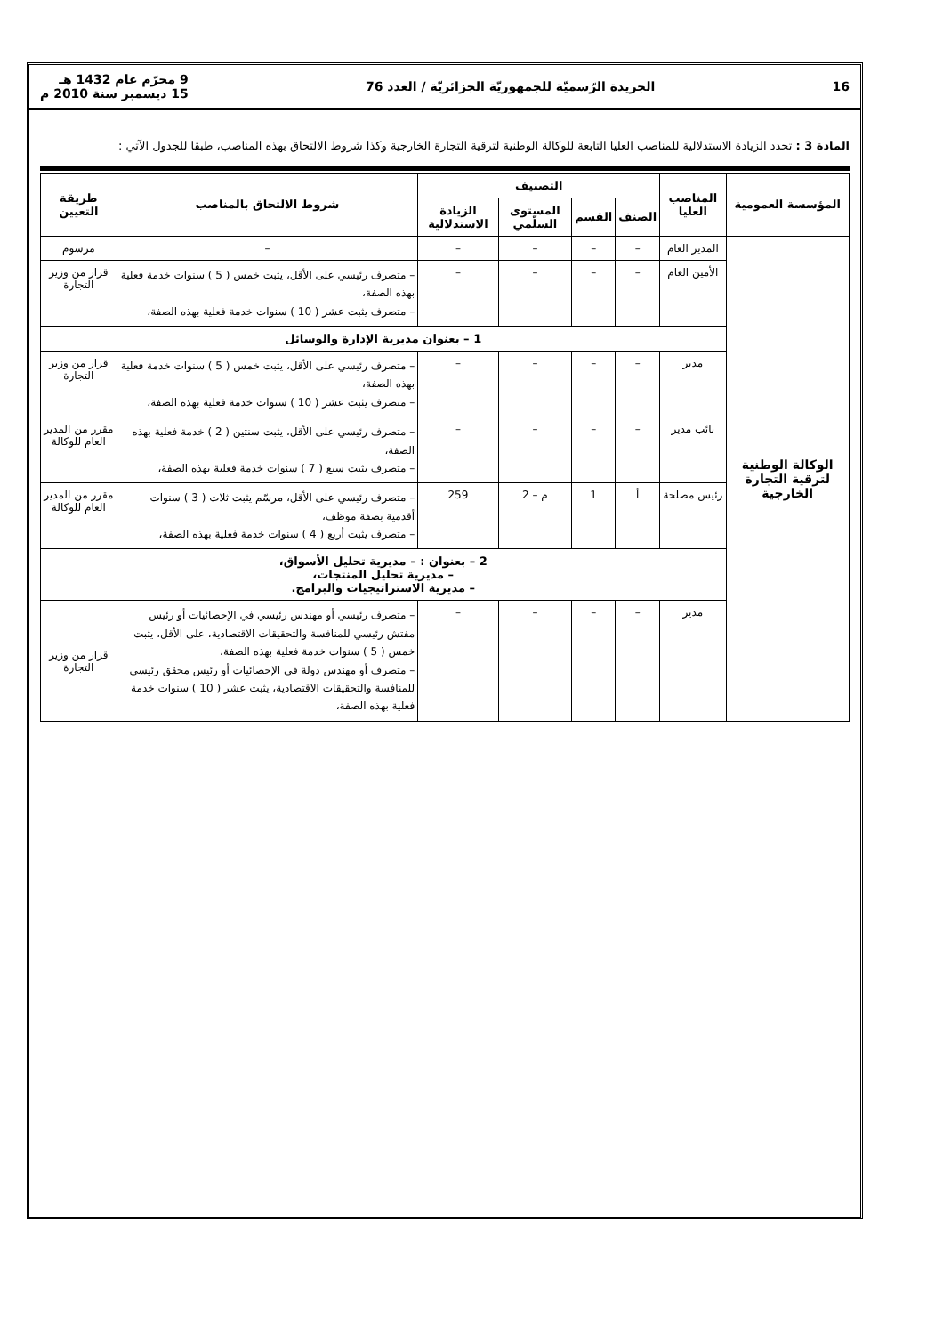16 الجريدة الرّسميّة للجمهوريّة الجزائريّة / العدد 76 9 محرّم عام 1432 هـ
15 ديسمبر سنة 2010 م
المادة 3 : تحدد الزيادة الاستدلالية للمناصب العليا التابعة للوكالة الوطنية لترقية التجارة الخارجية وكذا شروط الالتحاق بهذه المناصب، طبقا للجدول الآتي :
| المؤسسة العمومية | المناصب العليا | التصنيف | | | | شروط الالتحاق بالمناصب | طريقة التعيين |
| --- | --- | --- | --- | --- | --- | --- | --- |
| | | الصنف | القسم | المستوى السلّمي | الزيادة الاستدلالية | | |
| الوكالة الوطنية لترقية التجارة الخارجية | المدير العام | – | – | – | – | – | مرسوم |
| | الأمين العام | – | – | – | – | – متصرف رئيسي على الأقل، يثبت خمس ( 5 ) سنوات خدمة فعلية بهذه الصفة، – متصرف يثبت عشر ( 10 ) سنوات خدمة فعلية بهذه الصفة، | قرار من وزير التجارة |
| | 1 – بعنوان مديرية الإدارة والوسائل | | | | | | |
| | مدير | – | – | – | – | – متصرف رئيسي على الأقل، يثبت خمس ( 5 ) سنوات خدمة فعلية بهذه الصفة، – متصرف يثبت عشر ( 10 ) سنوات خدمة فعلية بهذه الصفة، | قرار من وزير التجارة |
| | نائب مدير | – | – | – | – | – متصرف رئيسي على الأقل، يثبت سنتين ( 2 ) خدمة فعلية بهذه الصفة، – متصرف يثبت سبع ( 7 ) سنوات خدمة فعلية بهذه الصفة، | مقرر من المدير العام للوكالة |
| | رئيس مصلحة | أ | 1 | م – 2 | 259 | – متصرف رئيسي على الأقل، مرسّم يثبت ثلاث ( 3 ) سنوات أقدمية بصفة موظف، – متصرف يثبت أربع ( 4 ) سنوات خدمة فعلية بهذه الصفة، | مقرر من المدير العام للوكالة |
| | 2 – بعنوان : – مديرية تحليل الأسواق، – مديرية تحليل المنتجات، – مديرية الاستراتيجيات والبرامج. | | | | | | |
| | مدير | – | – | – | – | – متصرف رئيسي أو مهندس رئيسي في الإحصائيات أو رئيس مفتش رئيسي للمنافسة والتحقيقات الاقتصادية، على الأقل، يثبت خمس ( 5 ) سنوات خدمة فعلية بهذه الصفة، – متصرف أو مهندس دولة في الإحصائيات أو رئيس محقق رئيسي للمنافسة والتحقيقات الاقتصادية، يثبت عشر ( 10 ) سنوات خدمة فعلية بهذه الصفة، | قرار من وزير التجارة |